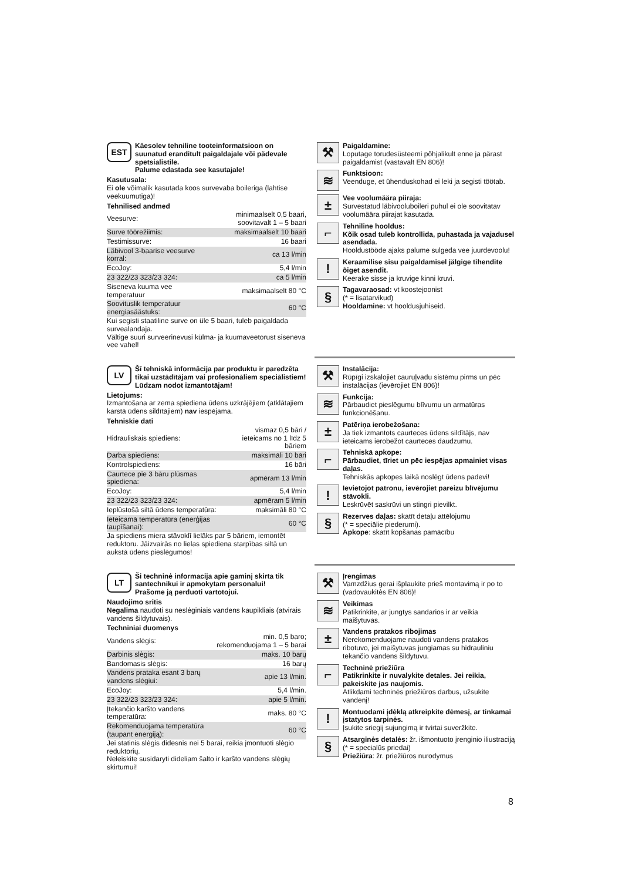EST
Käesolev tehniline tooteinformatsioon on suunatud eranditult paigaldajale või pädevale spetsialistile.
Palume edastada see kasutajale!
Kasutusala:
Ei ole võimalik kasutada koos survevaba boileriga (lahtise veekuumutiga)!
Tehnilised andmed
| Veesurve: | minimaalselt 0,5 baari, soovitavalt 1 – 5 baari |
| Surve töörežiimis: | maksimaalselt 10 baari |
| Testimissurve: | 16 baari |
| Läbivool 3-baarise veesurve korral: | ca 13 l/min |
| EcoJoy: | 5,4 l/min |
| 23 322/23 323/23 324: | ca 5 l/min |
| Siseneva kuuma vee temperatuur | maksimaalselt 80 °C |
| Soovituslik temperatuur energiasäästuks: | 60 °C |
Kui segisti staatiline surve on üle 5 baari, tuleb paigaldada survealandaja.
Vältige suuri surveerinevusi külma- ja kuumaveetorust siseneva vee vahel!
⚒
Paigaldamine:
Loputage torudesüsteemi põhjalikult enne ja pärast paigaldamist (vastavalt EN 806)!
≋
Funktsioon:
Veenduge, et ühenduskohad ei leki ja segisti töötab.
±
Vee voolumäära piiraja:
Survestatud läbivooluboileri puhul ei ole soovitatav voolumäära piirajat kasutada.
⌐
Tehniline hooldus:
Kõik osad tuleb kontrollida, puhastada ja vajadusel asendada.
Hooldustööde ajaks palume sulgeda vee juurdevoolu!
!
Keraamilise sisu paigaldamisel jälgige tihendite õiget asendit.
Keerake sisse ja kruvige kinni kruvi.
§
Tagavaraosad: vt koostejoonist
(* = lisatarvikud)
Hooldamine: vt hooldusjuhiseid.
LV
Šī tehniskā informācija par produktu ir paredzēta tikai uzstādītājam vai profesionāliem speciālistiem!
Lūdzam nodot izmantotājam!
Lietojums:
Izmantošana ar zema spiediena ūdens uzkrājējiem (atklātajiem karstā ūdens sildītājiem) nav iespējama.
Tehniskie dati
| Hidrauliskais spiediens: | vismaz 0,5 bāri / ieteicams no 1 līdz 5 bāriem |
| Darba spiediens: | maksimāli 10 bāri |
| Kontrolspiediens: | 16 bāri |
| Caurtece pie 3 bāru plūsmas spiediena: | apmēram 13 l/min |
| EcoJoy: | 5,4 l/min |
| 23 322/23 323/23 324: | apmēram 5 l/min |
| Ieplūstošā siltā ūdens temperatūra: | maksimāli 80 °C |
| Ieteicamā temperatūra (enerģijas taupīšanai): | 60 °C |
Ja spiediens miera stāvoklī lielāks par 5 bāriem, iemontēt reduktoru. Jāizvairās no lielas spiediena starpības siltā un aukstā ūdens pieslēgumos!
⚒
Instalācija:
Rūpīgi izskalojiet cauruļvadu sistēmu pirms un pēc instalācijas (ievērojiet EN 806)!
≋
Funkcija:
Pārbaudiet pieslēgumu blīvumu un armatūras funkcionēšanu.
±
Patēriņa ierobežošana:
Ja tiek izmantots caurteces ūdens sildītājs, nav ieteicams ierobežot caurteces daudzumu.
⌐
Tehniskā apkope:
Pārbaudiet, tīriet un pēc iespējas apmainiet visas daļas.
Tehniskās apkopes laikā noslēgt ūdens padevi!
!
Ievietojot patronu, ievērojiet pareizu blīvējumu stāvokli.
Leskrūvēt saskrūvi un stingri pievilkt.
§
Rezerves daļas: skatīt detaļu attēlojumu
(* = speciālie piederumi).
Apkope: skatīt kopšanas pamācību
LT
Ši techninė informacija apie gaminį skirta tik santechnikui ir apmokytam personalui!
Prašome ją perduoti vartotojui.
Naudojimo sritis
Negalima naudoti su neslėginiais vandens kaupikliais (atvirais vandens šildytuvais).
Techniniai duomenys
| Vandens slėgis: | min. 0,5 baro; rekomenduojama 1 – 5 barai |
| Darbinis slėgis: | maks. 10 barų |
| Bandomasis slėgis: | 16 barų |
| Vandens prataka esant 3 barų vandens slėgiui: | apie 13 l/min. |
| EcoJoy: | 5,4 l/min. |
| 23 322/23 323/23 324: | apie 5 l/min. |
| Įtekančio karšto vandens temperatūra: | maks. 80 °C |
| Rekomenduojama temperatūra (taupant energiją): | 60 °C |
Jei statinis slėgis didesnis nei 5 barai, reikia įmontuoti slėgio reduktorių.
Neleiskite susidaryti dideliam šalto ir karšto vandens slėgių skirtumui!
⚒
Įrengimas
Vamzdžius gerai išplaukite prieš montavimą ir po to (vadovaukitės EN 806)!
≋
Veikimas
Patikrinkite, ar jungtys sandarios ir ar veikia maišytuvas.
±
Vandens pratakos ribojimas
Nerekomenduojame naudoti vandens pratakos ribotuvo, jei maišytuvas jungiamas su hidrauliniu tekančio vandens šildytuvu.
⌐
Techninė priežiūra
Patikrinkite ir nuvalykite detales. Jei reikia, pakeiskite jas naujomis.
Atlikdami techninės priežiūros darbus, užsukite vandenį!
!
Montuodami įdėklą atkreipkite dėmesį, ar tinkamai įstatytos tarpinės.
Įsukite sriegiį sujungimą ir tvirtai suveržkite.
§
Atsarginės detalės: žr. išmontuoto įrenginio iliustraciją (* = specialūs priedai)
Priežiūra: žr. priežiūros nurodymus
8